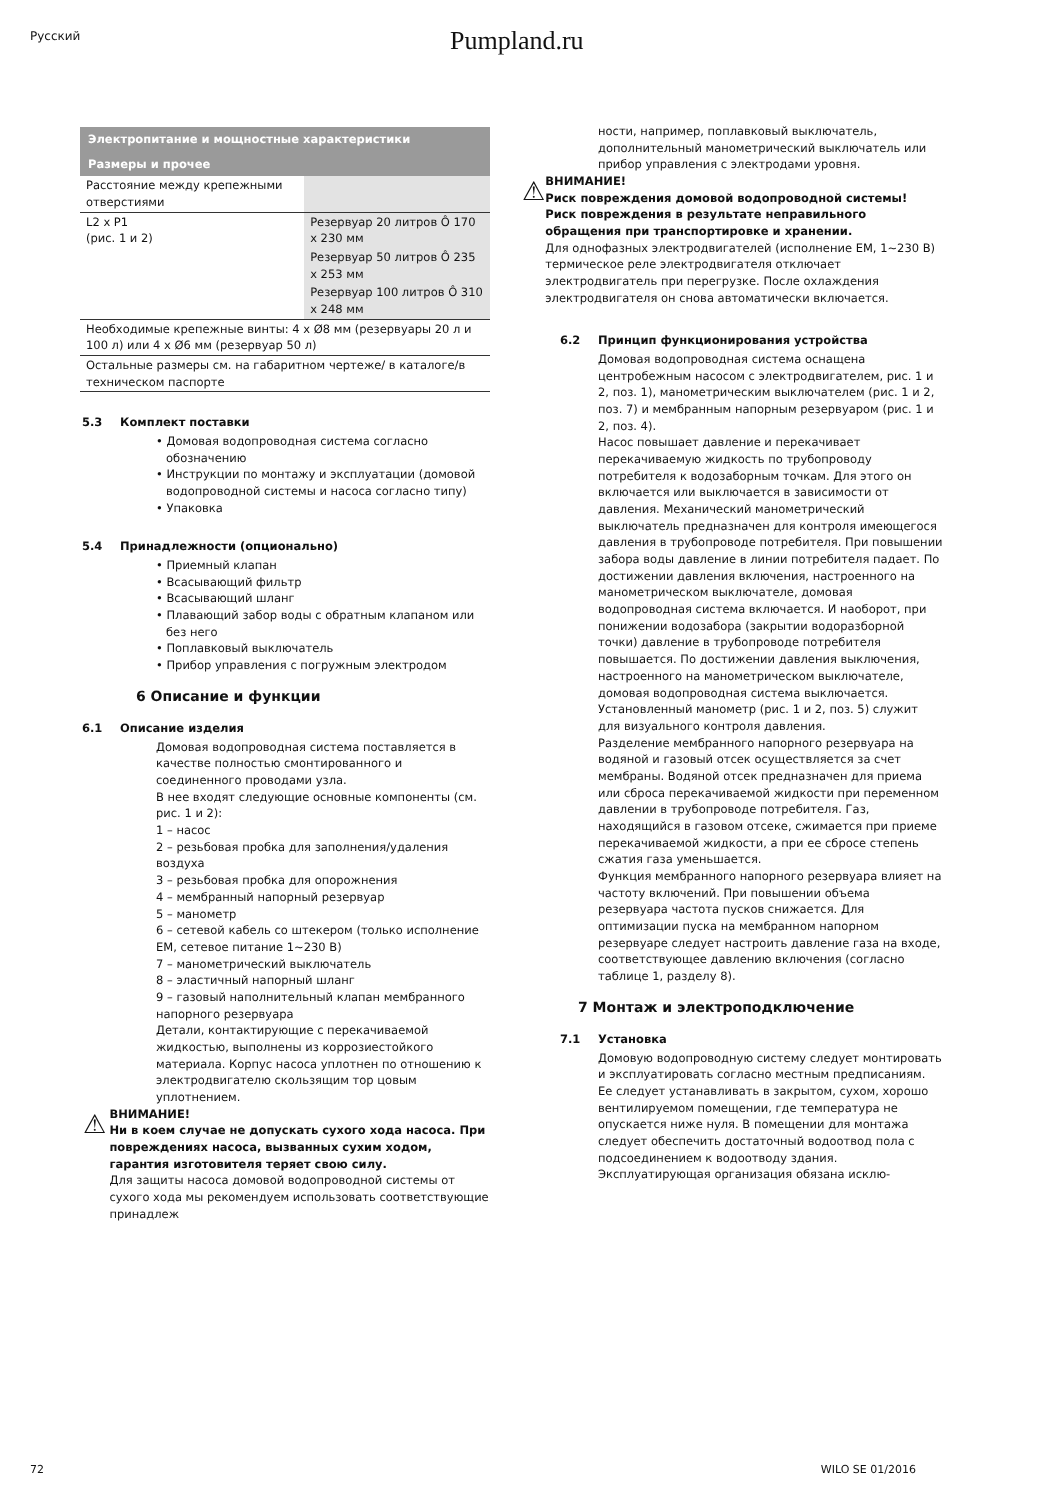Русский
Pumpland.ru
| Электропитание и мощностные характеристики | |
| --- | --- |
| Размеры и прочее | |
| Расстояние между крепежными отверстиями | |
| L2 x P1 (рис. 1 и 2) | Резервуар 20 литров Ô 170 x 230 мм |
| | Резервуар 50 литров Ô 235 x 253 мм |
| | Резервуар 100 литров Ô 310 x 248 мм |
| Необходимые крепежные винты: 4 x Ø8 мм (резервуары 20 л и 100 л) или 4 x Ø6 мм (резервуар 50 л) | |
| Остальные размеры см. на габаритном чертеже/ в каталоге/в техническом паспорте | |
5.3 Комплект поставки
• Домовая водопроводная система согласно обозначению
• Инструкции по монтажу и эксплуатации (домовой водопроводной системы и насоса согласно типу)
• Упаковка
5.4 Принадлежности (опционально)
• Приемный клапан
• Всасывающий фильтр
• Всасывающий шланг
• Плавающий забор воды с обратным клапаном или без него
• Поплавковый выключатель
• Прибор управления с погружным электродом
6 Описание и функции
6.1 Описание изделия
Домовая водопроводная система поставляется в качестве полностью смонтированного и соединенного проводами узла.
В нее входят следующие основные компоненты (см. рис. 1 и 2):
1 – насос
2 – резьбовая пробка для заполнения/удаления воздуха
3 – резьбовая пробка для опорожнения
4 – мембранный напорный резервуар
5 – манометр
6 – сетевой кабель со штекером (только исполнение EM, сетевое питание 1~230 В)
7 – манометрический выключатель
8 – эластичный напорный шланг
9 – газовый наполнительный клапан мембранного напорного резервуара
Детали, контактирующие с перекачиваемой жидкостью, выполнены из коррозиестойкого материала. Корпус насоса уплотнен по отношению к электродвигателю скользящим тор цовым уплотнением.
⚠
ВНИМАНИЕ!
Ни в коем случае не допускать сухого хода насоса. При повреждениях насоса, вызванных сухим ходом, гарантия изготовителя теряет свою силу.
Для защиты насоса домовой водопроводной системы от сухого хода мы рекомендуем использовать соответствующие принадлеж
ности, например, поплавковый выключатель, дополнительный манометрический выключатель или прибор управления с электродами уровня.
⚠
ВНИМАНИЕ!
Риск повреждения домовой водопроводной системы!
Риск повреждения в результате неправильного обращения при транспортировке и хранении.
Для однофазных электродвигателей (исполнение EM, 1~230 В) термическое реле электродвигателя отключает электродвигатель при перегрузке. После охлаждения электродвигателя он снова автоматически включается.
6.2 Принцип функционирования устройства
Домовая водопроводная система оснащена центробежным насосом с электродвигателем, рис. 1 и 2, поз. 1), манометрическим выключателем (рис. 1 и 2, поз. 7) и мембранным напорным резервуаром (рис. 1 и 2, поз. 4).
Насос повышает давление и перекачивает перекачиваемую жидкость по трубопроводу потребителя к водозаборным точкам. Для этого он включается или выключается в зависимости от давления. Механический манометрический выключатель предназначен для контроля имеющегося давления в трубопроводе потребителя. При повышении забора воды давление в линии потребителя падает. По достижении давления включения, настроенного на манометрическом выключателе, домовая водопроводная система включается. И наоборот, при понижении водозабора (закрытии водоразборной точки) давление в трубопроводе потребителя повышается. По достижении давления выключения, настроенного на манометрическом выключателе, домовая водопроводная система выключается. Установленный манометр (рис. 1 и 2, поз. 5) служит для визуального контроля давления.
Разделение мембранного напорного резервуара на водяной и газовый отсек осуществляется за счет мембраны. Водяной отсек предназначен для приема или сброса перекачиваемой жидкости при переменном давлении в трубопроводе потребителя. Газ, находящийся в газовом отсеке, сжимается при приеме перекачиваемой жидкости, а при ее сбросе степень сжатия газа уменьшается.
Функция мембранного напорного резервуара влияет на частоту включений. При повышении объема резервуара частота пусков снижается. Для оптимизации пуска на мембранном напорном резервуаре следует настроить давление газа на входе, соответствующее давлению включения (согласно таблице 1, разделу 8).
7 Монтаж и электроподключение
7.1 Установка
Домовую водопроводную систему следует монтировать и эксплуатировать согласно местным предписаниям. Ее следует устанавливать в закрытом, сухом, хорошо вентилируемом помещении, где температура не опускается ниже нуля. В помещении для монтажа следует обеспечить достаточный водоотвод пола с подсоединением к водоотводу здания. Эксплуатирующая организация обязана исклю-
72 WILO SE 01/2016